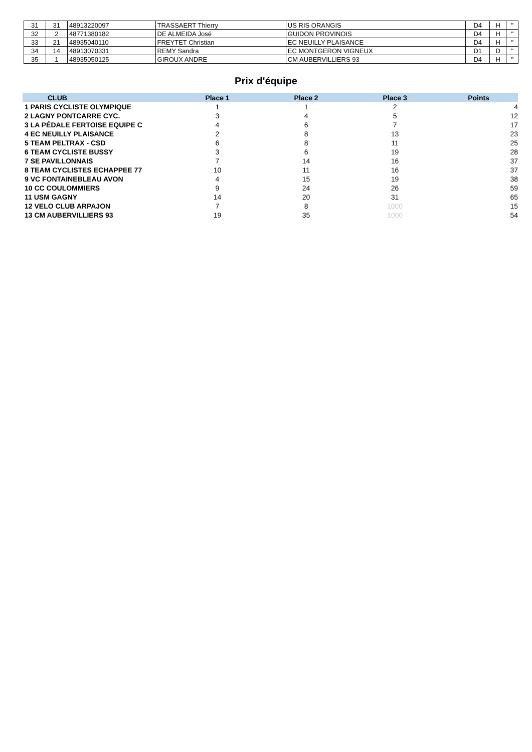| 31 | 31 | 48913220097 | TRASSAERT Thierry | US RIS ORANGIS | D4 | H | " |
| 32 | 2 | 48771380182 | DE ALMEIDA José | GUIDON PROVINOIS | D4 | H | " |
| 33 | 21 | 48935040110 | FREYTET Christian | EC NEUILLY PLAISANCE | D4 | H | " |
| 34 | 14 | 48913070331 | REMY Sandra | EC MONTGERON VIGNEUX | D1 | D | " |
| 35 | 1 | 48935050125 | GIROUX ANDRE | CM AUBERVILLIERS 93 | D4 | H | " |
Prix d'équipe
| CLUB | Place 1 | Place 2 | Place 3 | Points |
| --- | --- | --- | --- | --- |
| 1 PARIS CYCLISTE OLYMPIQUE | 1 | 1 | 2 | 4 |
| 2 LAGNY PONTCARRE CYC. | 3 | 4 | 5 | 12 |
| 3 LA PÉDALE FERTOISE EQUIPE C | 4 | 6 | 7 | 17 |
| 4 EC NEUILLY PLAISANCE | 2 | 8 | 13 | 23 |
| 5 TEAM PELTRAX - CSD | 6 | 8 | 11 | 25 |
| 6 TEAM CYCLISTE BUSSY | 3 | 6 | 19 | 28 |
| 7 SE PAVILLONNAIS | 7 | 14 | 16 | 37 |
| 8 TEAM CYCLISTES ECHAPPEE 77 | 10 | 11 | 16 | 37 |
| 9 VC FONTAINEBLEAU AVON | 4 | 15 | 19 | 38 |
| 10 CC COULOMMIERS | 9 | 24 | 26 | 59 |
| 11 USM GAGNY | 14 | 20 | 31 | 65 |
| 12 VELO CLUB ARPAJON | 7 | 8 | 1000 | 15 |
| 13 CM AUBERVILLIERS 93 | 19 | 35 | 1000 | 54 |